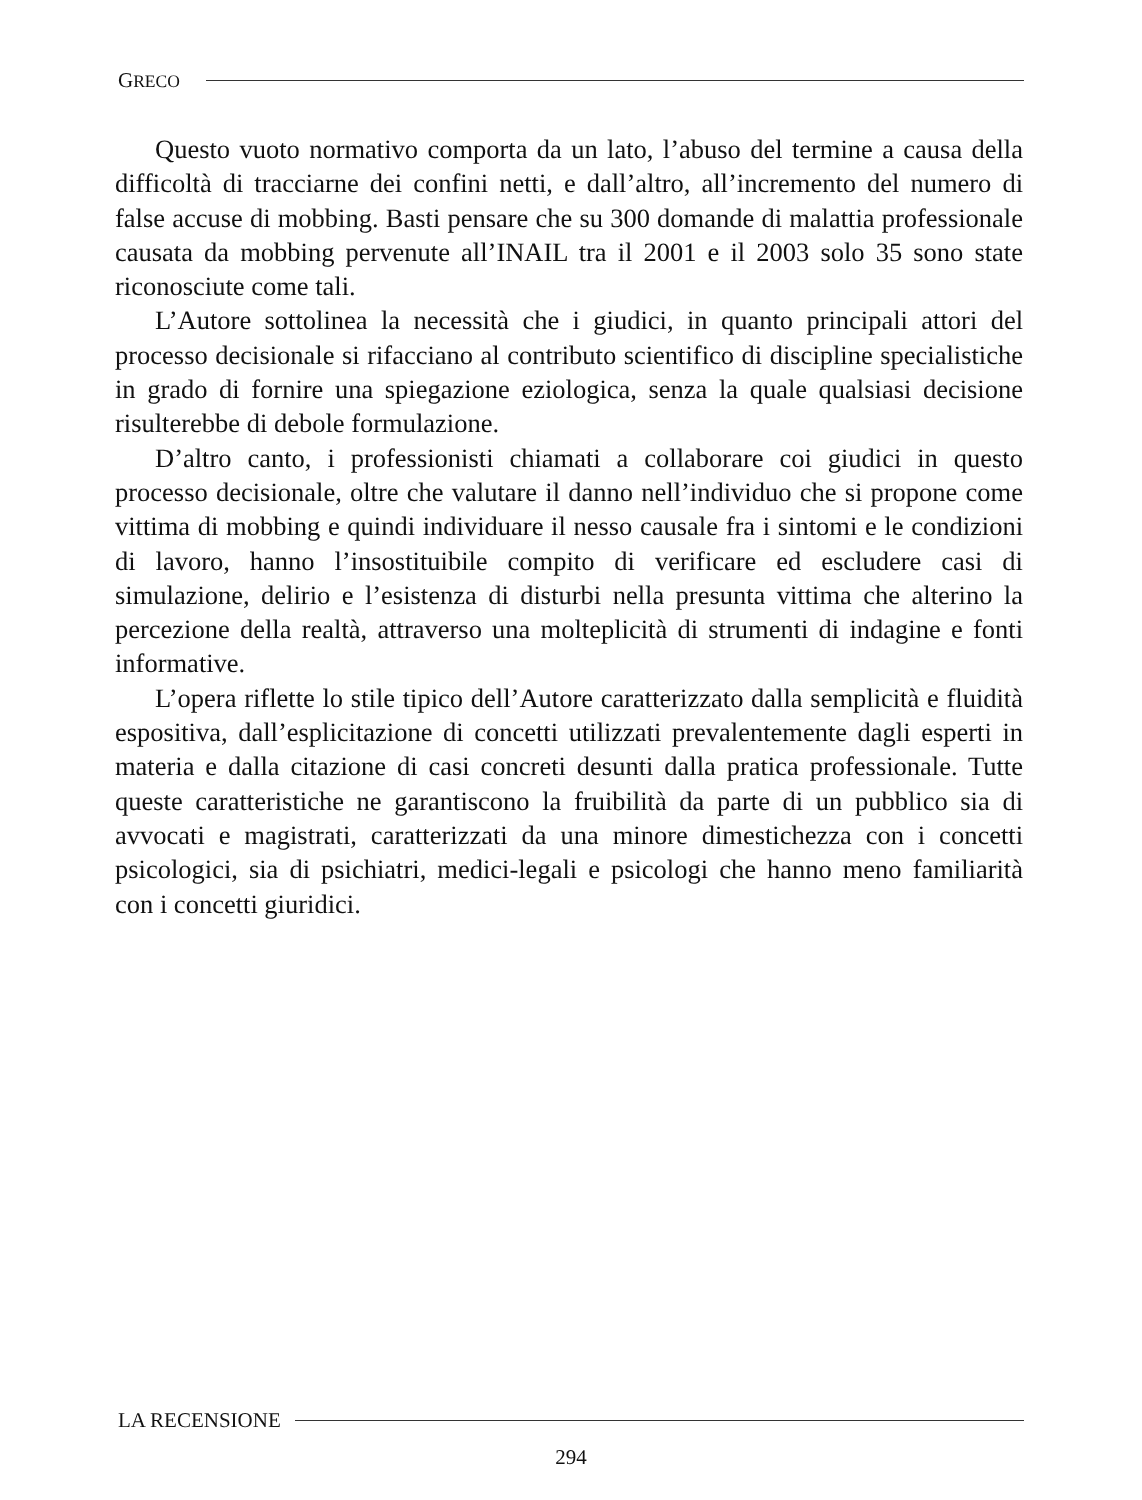GRECO
Questo vuoto normativo comporta da un lato, l’abuso del termine a causa della difficoltà di tracciarne dei confini netti, e dall’altro, all’incremento del numero di false accuse di mobbing. Basti pensare che su 300 domande di malattia professionale causata da mobbing pervenute all’INAIL tra il 2001 e il 2003 solo 35 sono state riconosciute come tali.
L’Autore sottolinea la necessità che i giudici, in quanto principali attori del processo decisionale si rifacciano al contributo scientifico di discipline specialistiche in grado di fornire una spiegazione eziologica, senza la quale qualsiasi decisione risulterebbe di debole formulazione.
D’altro canto, i professionisti chiamati a collaborare coi giudici in questo processo decisionale, oltre che valutare il danno nell’individuo che si propone come vittima di mobbing e quindi individuare il nesso causale fra i sintomi e le condizioni di lavoro, hanno l’insostituibile compito di verificare ed escludere casi di simulazione, delirio e l’esistenza di disturbi nella presunta vittima che alterino la percezione della realtà, attraverso una molteplicità di strumenti di indagine e fonti informative.
L’opera riflette lo stile tipico dell’Autore caratterizzato dalla semplicità e fluidità espositiva, dall’esplicitazione di concetti utilizzati prevalentemente dagli esperti in materia e dalla citazione di casi concreti desunti dalla pratica professionale. Tutte queste caratteristiche ne garantiscono la fruibilità da parte di un pubblico sia di avvocati e magistrati, caratterizzati da una minore dimestichezza con i concetti psicologici, sia di psichiatri, medici-legali e psicologi che hanno meno familiarità con i concetti giuridici.
LA RECENSIONE
294